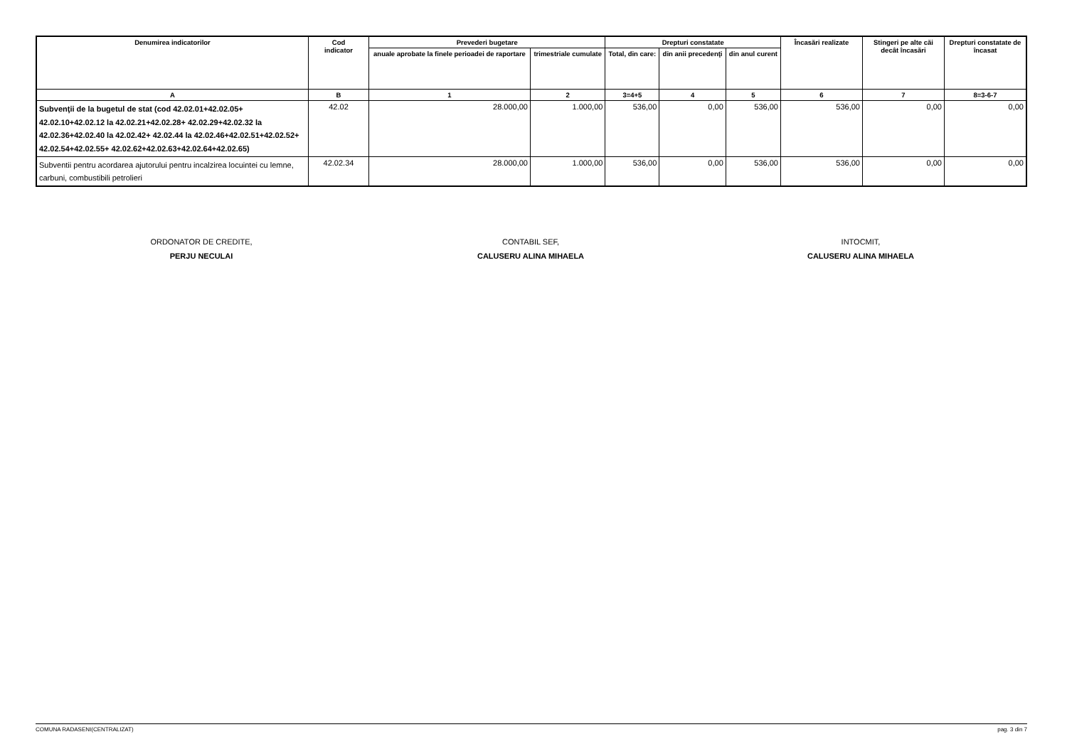| Denumirea indicatorilor | Cod indicator | Prevederi bugetare | | Drepturi constatate | | | Încasări realizate | Stingeri pe alte căi decât încasări | Drepturi constatate de încasat |
| --- | --- | --- | --- | --- | --- | --- | --- | --- | --- |
| | | anuale aprobate la finele perioadei de raportare | trimestriale cumulate | Total, din care: | din anii precedenţi | din anul curent | | | |
| A | B | 1 | 2 | 3=4+5 | 4 | 5 | 6 | 7 | 8=3-6-7 |
| Subvenţii de la bugetul de stat (cod 42.02.01+42.02.05+ 42.02.10+42.02.12 la 42.02.21+42.02.28+ 42.02.29+42.02.32 la 42.02.36+42.02.40 la 42.02.42+ 42.02.44 la 42.02.46+42.02.51+42.02.52+ 42.02.54+42.02.55+ 42.02.62+42.02.63+42.02.64+42.02.65) | 42.02 | 28.000,00 | 1.000,00 | 536,00 | 0,00 | 536,00 | 536,00 | 0,00 | 0,00 |
| Subventii pentru acordarea ajutorului pentru incalzirea locuintei cu lemne, carbuni, combustibili petrolieri | 42.02.34 | 28.000,00 | 1.000,00 | 536,00 | 0,00 | 536,00 | 536,00 | 0,00 | 0,00 |
ORDONATOR DE CREDITE,
PERJU NECULAI
CONTABIL SEF,
CALUSERU ALINA MIHAELA
INTOCMIT,
CALUSERU ALINA MIHAELA
COMUNA RADASENI(CENTRALIZAT) pag. 3 din 7